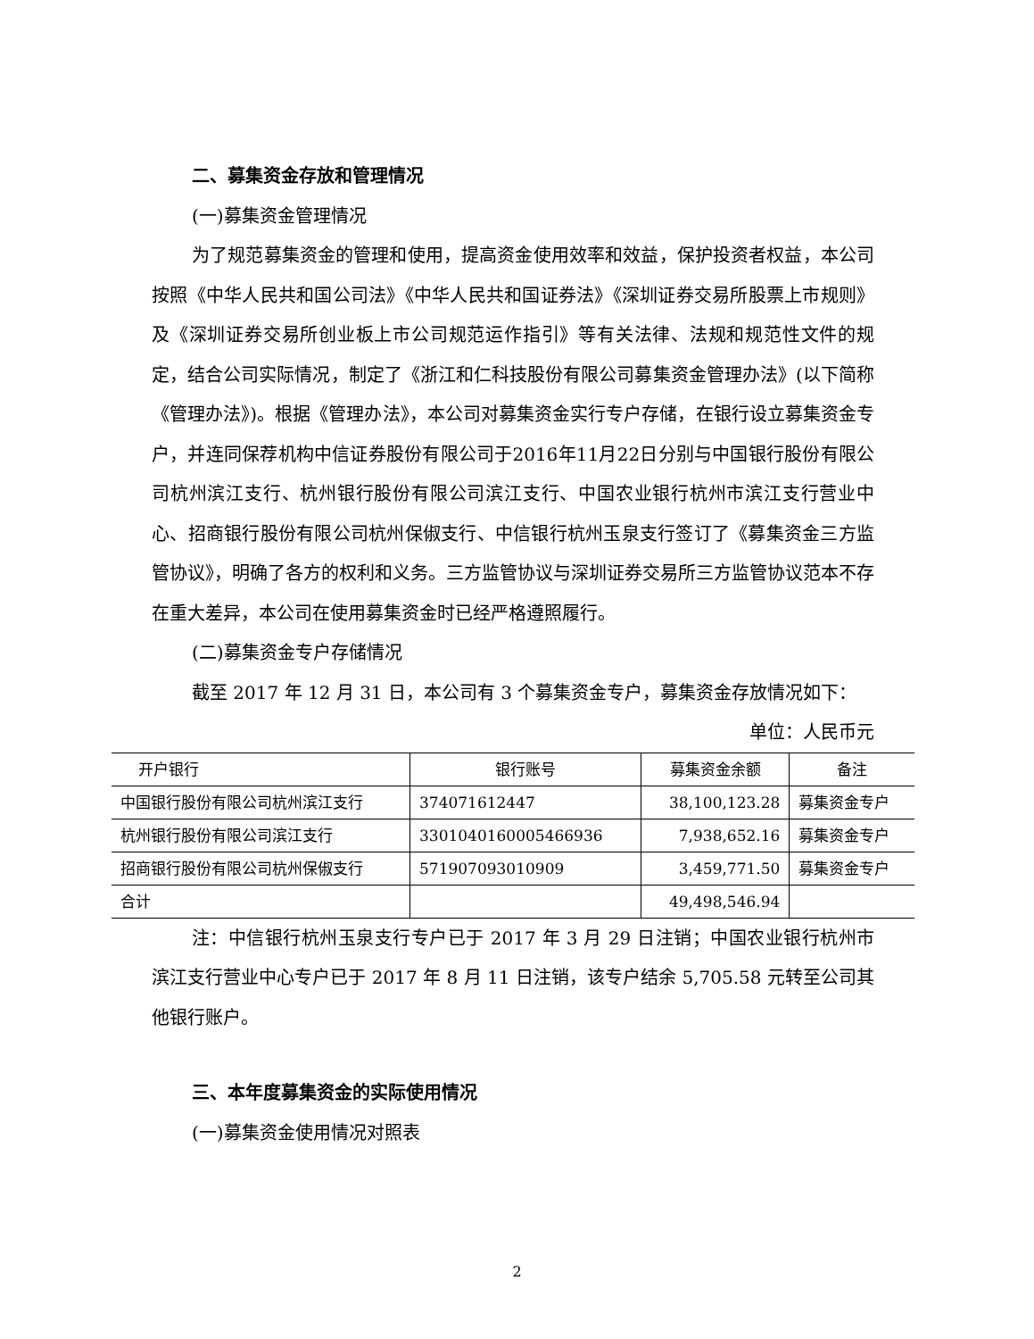二、募集资金存放和管理情况
(一)募集资金管理情况
为了规范募集资金的管理和使用，提高资金使用效率和效益，保护投资者权益，本公司按照《中华人民共和国公司法》《中华人民共和国证券法》《深圳证券交易所股票上市规则》及《深圳证券交易所创业板上市公司规范运作指引》等有关法律、法规和规范性文件的规定，结合公司实际情况，制定了《浙江和仁科技股份有限公司募集资金管理办法》(以下简称《管理办法》)。根据《管理办法》，本公司对募集资金实行专户存储，在银行设立募集资金专户，并连同保荐机构中信证券股份有限公司于2016年11月22日分别与中国银行股份有限公司杭州滨江支行、杭州银行股份有限公司滨江支行、中国农业银行杭州市滨江支行营业中心、招商银行股份有限公司杭州保俶支行、中信银行杭州玉泉支行签订了《募集资金三方监管协议》，明确了各方的权利和义务。三方监管协议与深圳证券交易所三方监管协议范本不存在重大差异，本公司在使用募集资金时已经严格遵照履行。
(二)募集资金专户存储情况
截至 2017 年 12 月 31 日，本公司有 3 个募集资金专户，募集资金存放情况如下：
单位：人民币元
| 开户银行 | 银行账号 | 募集资金余额 | 备注 |
| --- | --- | --- | --- |
| 中国银行股份有限公司杭州滨江支行 | 374071612447 | 38,100,123.28 | 募集资金专户 |
| 杭州银行股份有限公司滨江支行 | 3301040160005466936 | 7,938,652.16 | 募集资金专户 |
| 招商银行股份有限公司杭州保俶支行 | 571907093010909 | 3,459,771.50 | 募集资金专户 |
| 合计 | | 49,498,546.94 | |
注：中信银行杭州玉泉支行专户已于 2017 年 3 月 29 日注销；中国农业银行杭州市滨江支行营业中心专户已于 2017 年 8 月 11 日注销，该专户结余 5,705.58 元转至公司其他银行账户。
三、本年度募集资金的实际使用情况
(一)募集资金使用情况对照表
2